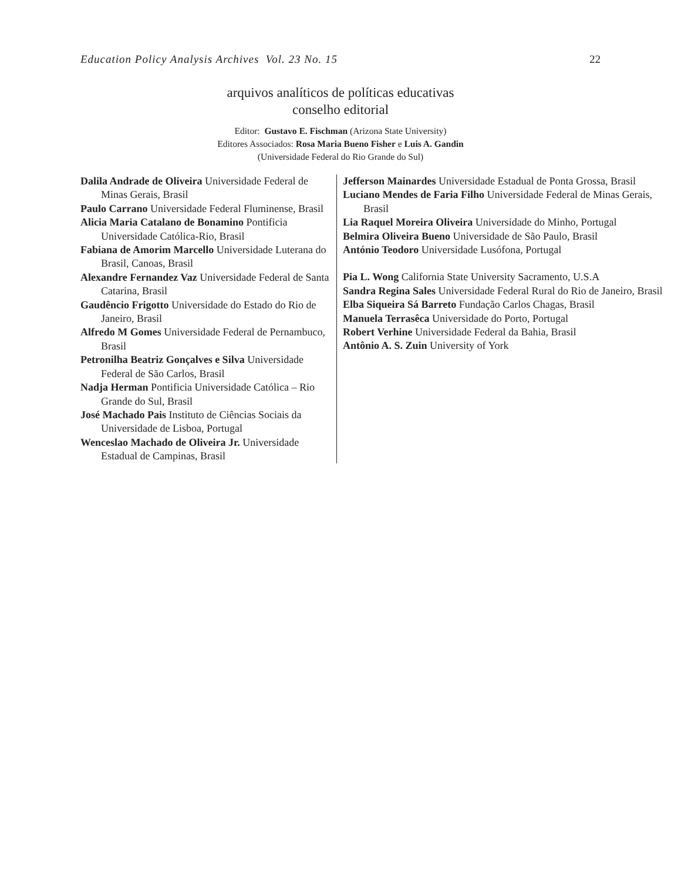Education Policy Analysis Archives Vol. 23 No. 15 22
arquivos analíticos de políticas educativas
conselho editorial
Editor: Gustavo E. Fischman (Arizona State University)
Editores Associados: Rosa Maria Bueno Fisher e Luis A. Gandin
(Universidade Federal do Rio Grande do Sul)
| Dalila Andrade de Oliveira Universidade Federal de Minas Gerais, Brasil Paulo Carrano Universidade Federal Fluminense, Brasil Alicia Maria Catalano de Bonamino Pontificia Universidade Católica-Rio, Brasil Fabiana de Amorim Marcello Universidade Luterana do Brasil, Canoas, Brasil Alexandre Fernandez Vaz Universidade Federal de Santa Catarina, Brasil Gaudêncio Frigotto Universidade do Estado do Rio de Janeiro, Brasil Alfredo M Gomes Universidade Federal de Pernambuco, Brasil Petronilha Beatriz Gonçalves e Silva Universidade Federal de São Carlos, Brasil Nadja Herman Pontificia Universidade Católica – Rio Grande do Sul, Brasil José Machado Pais Instituto de Ciências Sociais da Universidade de Lisboa, Portugal Wenceslao Machado de Oliveira Jr. Universidade Estadual de Campinas, Brasil | Jefferson Mainardes Universidade Estadual de Ponta Grossa, Brasil Luciano Mendes de Faria Filho Universidade Federal de Minas Gerais, Brasil Lia Raquel Moreira Oliveira Universidade do Minho, Portugal Belmira Oliveira Bueno Universidade de São Paulo, Brasil António Teodoro Universidade Lusófona, Portugal Pia L. Wong California State University Sacramento, U.S.A Sandra Regina Sales Universidade Federal Rural do Rio de Janeiro, Brasil Elba Siqueira Sá Barreto Fundação Carlos Chagas, Brasil Manuela Terrasêca Universidade do Porto, Portugal Robert Verhine Universidade Federal da Bahia, Brasil Antônio A. S. Zuin University of York |